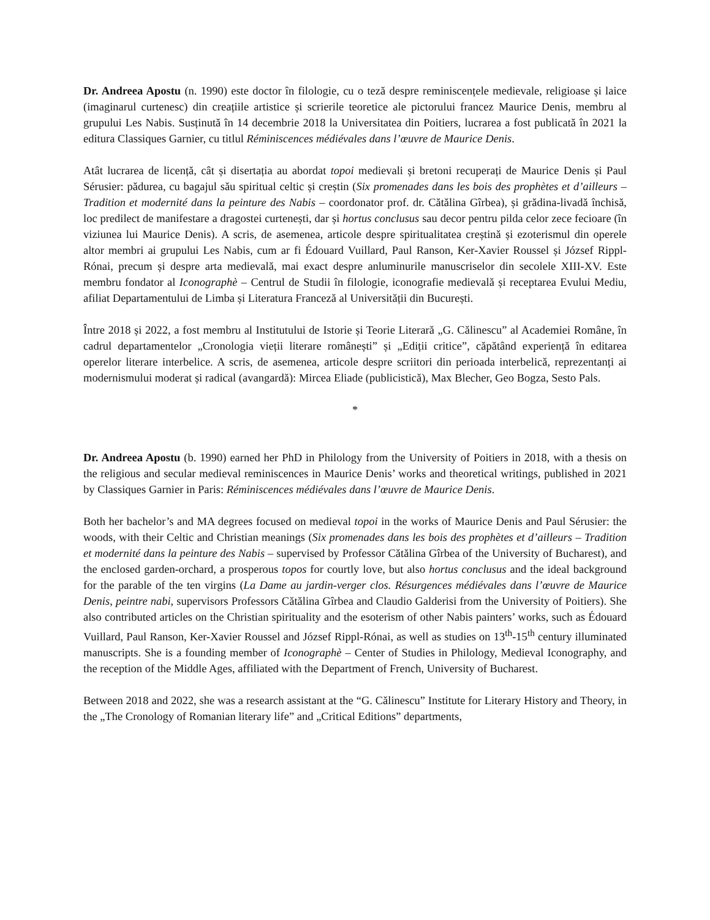Dr. Andreea Apostu (n. 1990) este doctor în filologie, cu o teză despre reminiscențele medievale, religioase și laice (imaginarul curtenesc) din creațiile artistice și scrierile teoretice ale pictorului francez Maurice Denis, membru al grupului Les Nabis. Susținută în 14 decembrie 2018 la Universitatea din Poitiers, lucrarea a fost publicată în 2021 la editura Classiques Garnier, cu titlul Réminiscences médiévales dans l’œuvre de Maurice Denis.
Atât lucrarea de licență, cât și disertația au abordat topoi medievali și bretoni recuperați de Maurice Denis și Paul Sérusier: pădurea, cu bagajul său spiritual celtic și creștin (Six promenades dans les bois des prophètes et d’ailleurs – Tradition et modernité dans la peinture des Nabis – coordonator prof. dr. Cătălina Gîrbea), și grădina-livadă închisă, loc predilect de manifestare a dragostei curtenești, dar și hortus conclusus sau decor pentru pilda celor zece fecioare (în viziunea lui Maurice Denis). A scris, de asemenea, articole despre spiritualitatea creștină și ezoterismul din operele altor membri ai grupului Les Nabis, cum ar fi Édouard Vuillard, Paul Ranson, Ker-Xavier Roussel și József Rippl-Rónai, precum și despre arta medievală, mai exact despre anluminurile manuscriselor din secolele XIII-XV. Este membru fondator al Iconographè – Centrul de Studii în filologie, iconografie medievală și receptarea Evului Mediu, afiliat Departamentului de Limba și Literatura Franceză al Universității din București.
Între 2018 și 2022, a fost membru al Institutului de Istorie și Teorie Literară „G. Călinescu” al Academiei Române, în cadrul departamentelor „Cronologia vieții literare românești” și „Ediții critice”, căpătând experiență în editarea operelor literare interbelice. A scris, de asemenea, articole despre scriitori din perioada interbelică, reprezentanți ai modernismului moderat și radical (avangardă): Mircea Eliade (publicistică), Max Blecher, Geo Bogza, Sesto Pals.
*
Dr. Andreea Apostu (b. 1990) earned her PhD in Philology from the University of Poitiers in 2018, with a thesis on the religious and secular medieval reminiscences in Maurice Denis’ works and theoretical writings, published in 2021 by Classiques Garnier in Paris: Réminiscences médiévales dans l’œuvre de Maurice Denis.
Both her bachelor’s and MA degrees focused on medieval topoi in the works of Maurice Denis and Paul Sérusier: the woods, with their Celtic and Christian meanings (Six promenades dans les bois des prophètes et d’ailleurs – Tradition et modernité dans la peinture des Nabis – supervised by Professor Cătălina Gîrbea of the University of Bucharest), and the enclosed garden-orchard, a prosperous topos for courtly love, but also hortus conclusus and the ideal background for the parable of the ten virgins (La Dame au jardin-verger clos. Résurgences médiévales dans l’œuvre de Maurice Denis, peintre nabi, supervisors Professors Cătălina Gîrbea and Claudio Galderisi from the University of Poitiers). She also contributed articles on the Christian spirituality and the esoterism of other Nabis painters’ works, such as Édouard Vuillard, Paul Ranson, Ker-Xavier Roussel and József Rippl-Rónai, as well as studies on 13<sup>th</sup>-15<sup>th</sup> century illuminated manuscripts. She is a founding member of Iconographè – Center of Studies in Philology, Medieval Iconography, and the reception of the Middle Ages, affiliated with the Department of French, University of Bucharest.
Between 2018 and 2022, she was a research assistant at the “G. Călinescu” Institute for Literary History and Theory, in the „The Cronology of Romanian literary life” and „Critical Editions” departments,